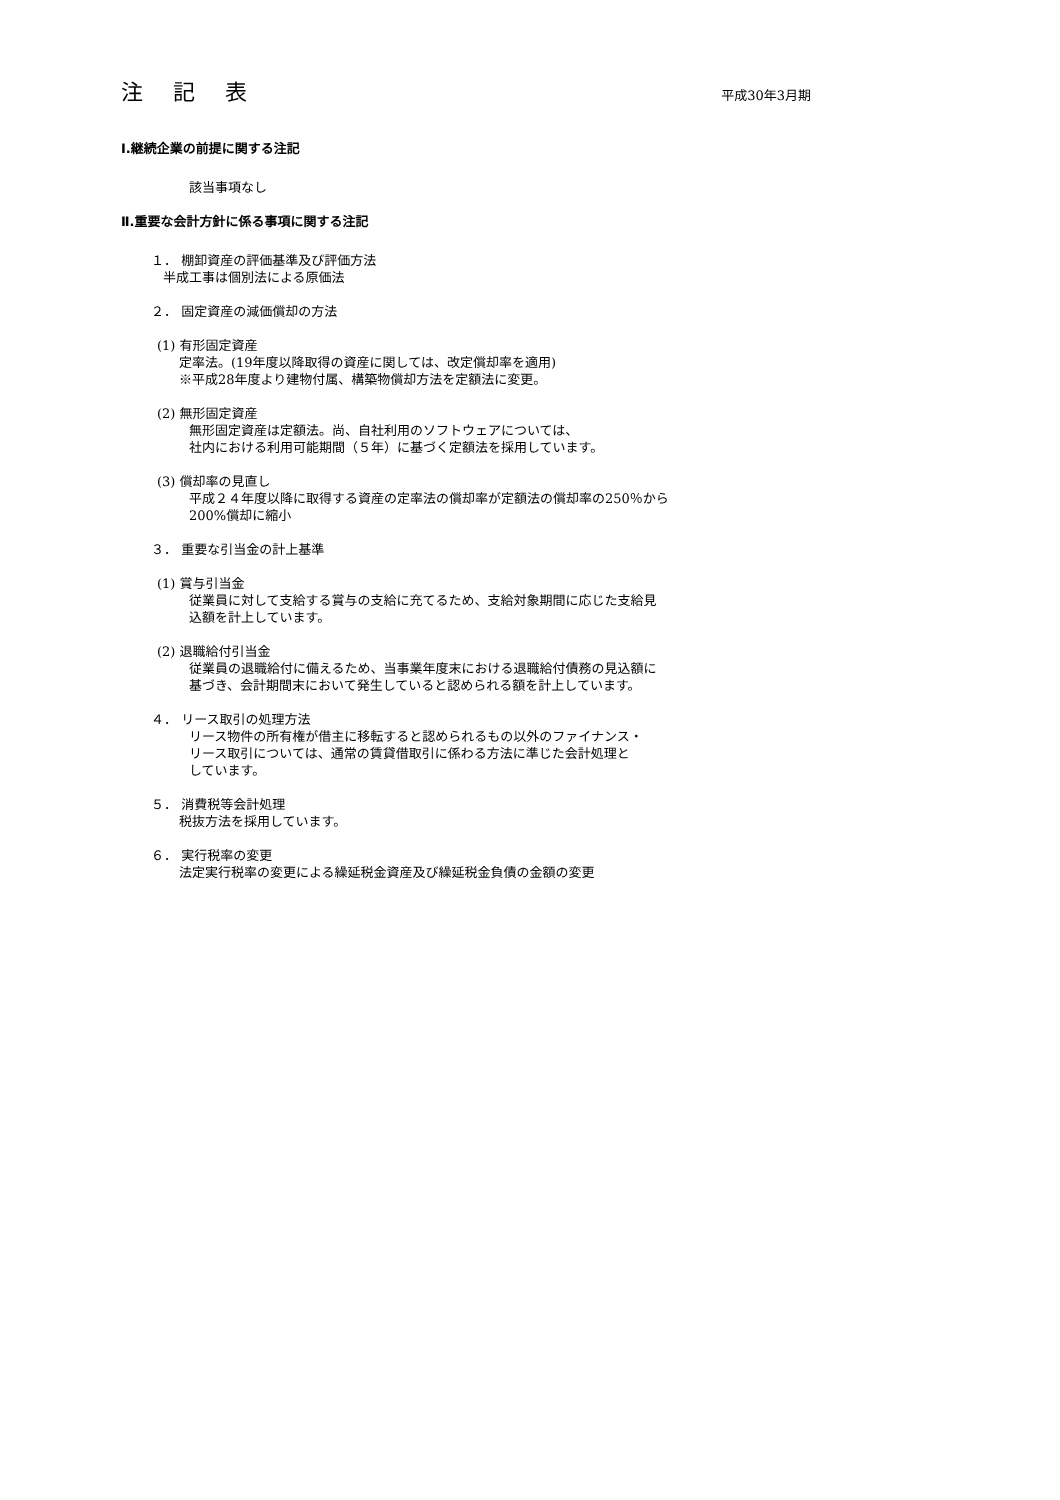注記表
平成30年3月期
Ⅰ.継続企業の前提に関する注記
該当事項なし
Ⅱ.重要な会計方針に係る事項に関する注記
１． 棚卸資産の評価基準及び評価方法
半成工事は個別法による原価法
２． 固定資産の減価償却の方法
(1) 有形固定資産
定率法。(19年度以降取得の資産に関しては、改定償却率を適用)
※平成28年度より建物付属、構築物償却方法を定額法に変更。
(2) 無形固定資産
無形固定資産は定額法。尚、自社利用のソフトウェアについては、
社内における利用可能期間（５年）に基づく定額法を採用しています。
(3) 償却率の見直し
平成２４年度以降に取得する資産の定率法の償却率が定額法の償却率の250％から
200%償却に縮小
３． 重要な引当金の計上基準
(1) 賞与引当金
従業員に対して支給する賞与の支給に充てるため、支給対象期間に応じた支給見
込額を計上しています。
(2) 退職給付引当金
従業員の退職給付に備えるため、当事業年度末における退職給付債務の見込額に
基づき、会計期間末において発生していると認められる額を計上しています。
４． リース取引の処理方法
リース物件の所有権が借主に移転すると認められるもの以外のファイナンス・
リース取引については、通常の賃貸借取引に係わる方法に準じた会計処理と
しています。
５． 消費税等会計処理
税抜方法を採用しています。
６． 実行税率の変更
法定実行税率の変更による繰延税金資産及び繰延税金負債の金額の変更